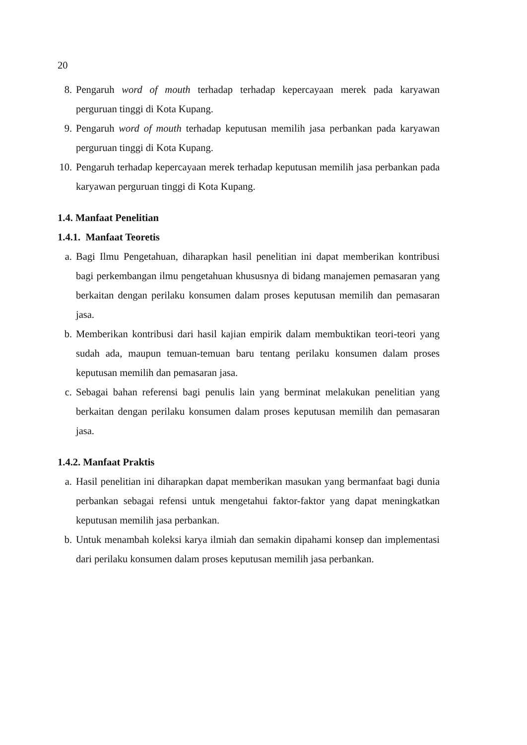20
8. Pengaruh word of mouth terhadap terhadap kepercayaan merek pada karyawan perguruan tinggi di Kota Kupang.
9. Pengaruh word of mouth terhadap keputusan memilih jasa perbankan pada karyawan perguruan tinggi di Kota Kupang.
10.
Pengaruh terhadap kepercayaan merek terhadap keputusan memilih jasa perbankan pada karyawan perguruan tinggi di Kota Kupang.
1.4. Manfaat Penelitian
1.4.1. Manfaat Teoretis
a. Bagi Ilmu Pengetahuan, diharapkan hasil penelitian ini dapat memberikan kontribusi bagi perkembangan ilmu pengetahuan khususnya di bidang manajemen pemasaran yang berkaitan dengan perilaku konsumen dalam proses keputusan memilih dan pemasaran jasa.
b. Memberikan kontribusi dari hasil kajian empirik dalam membuktikan teori-teori yang sudah ada, maupun temuan-temuan baru tentang perilaku konsumen dalam proses keputusan memilih dan pemasaran jasa.
c. Sebagai bahan referensi bagi penulis lain yang berminat melakukan penelitian yang berkaitan dengan perilaku konsumen dalam proses keputusan memilih dan pemasaran jasa.
1.4.2. Manfaat Praktis
a. Hasil penelitian ini diharapkan dapat memberikan masukan yang bermanfaat bagi dunia perbankan sebagai refensi untuk mengetahui faktor-faktor yang dapat meningkatkan keputusan memilih jasa perbankan.
b. Untuk menambah koleksi karya ilmiah dan semakin dipahami konsep dan implementasi dari perilaku konsumen dalam proses keputusan memilih jasa perbankan.